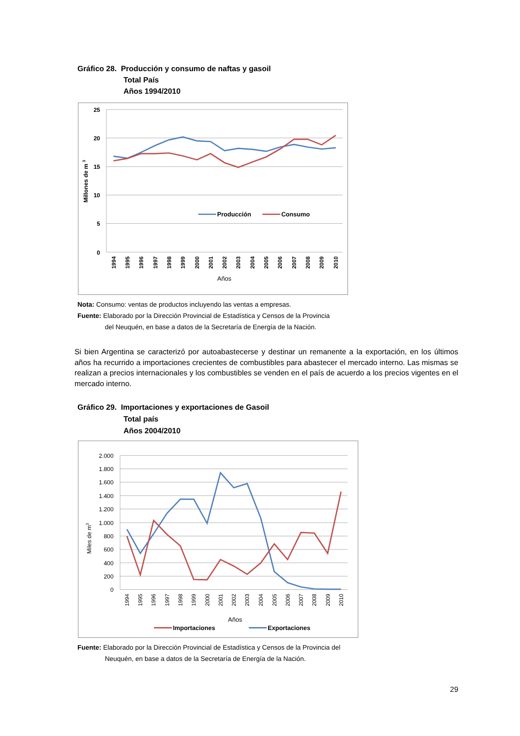Gráfico 28. Producción y consumo de naftas y gasoil
Total País
Años 1994/2010
25
20
15
10
5
0
Millones de m 3
1994
1995
1996
1997
1998
1999
2000
2001
2002
2003
2004
2005
2006
2007
2008
2009
2010
Años
Producción
Consumo
Nota: Consumo: ventas de productos incluyendo las ventas a empresas.
Fuente: Elaborado por la Dirección Provincial de Estadística y Censos de la Provincia
del Neuquén, en base a datos de la Secretaría de Energía de la Nación.
Si bien Argentina se caracterizó por autoabastecerse y destinar un remanente a la exportación, en los últimos años ha recurrido a importaciones crecientes de combustibles para abastecer el mercado interno. Las mismas se realizan a precios internacionales y los combustibles se venden en el país de acuerdo a los precios vigentes en el mercado interno.
Gráfico 29. Importaciones y exportaciones de Gasoil
Total país
Años 2004/2010
2.000
1.800
1.600
1.400
1.200
1.000
800
600
400
200
0
Miles de m3
1994
1995
1996
1997
1998
1999
2000
2001
2002
2003
2004
2005
2006
2007
2008
2009
2010
Años
Importaciones
Exportaciones
Fuente: Elaborado por la Dirección Provincial de Estadística y Censos de la Provincia del
Neuquén, en base a datos de la Secretaría de Energía de la Nación.
29